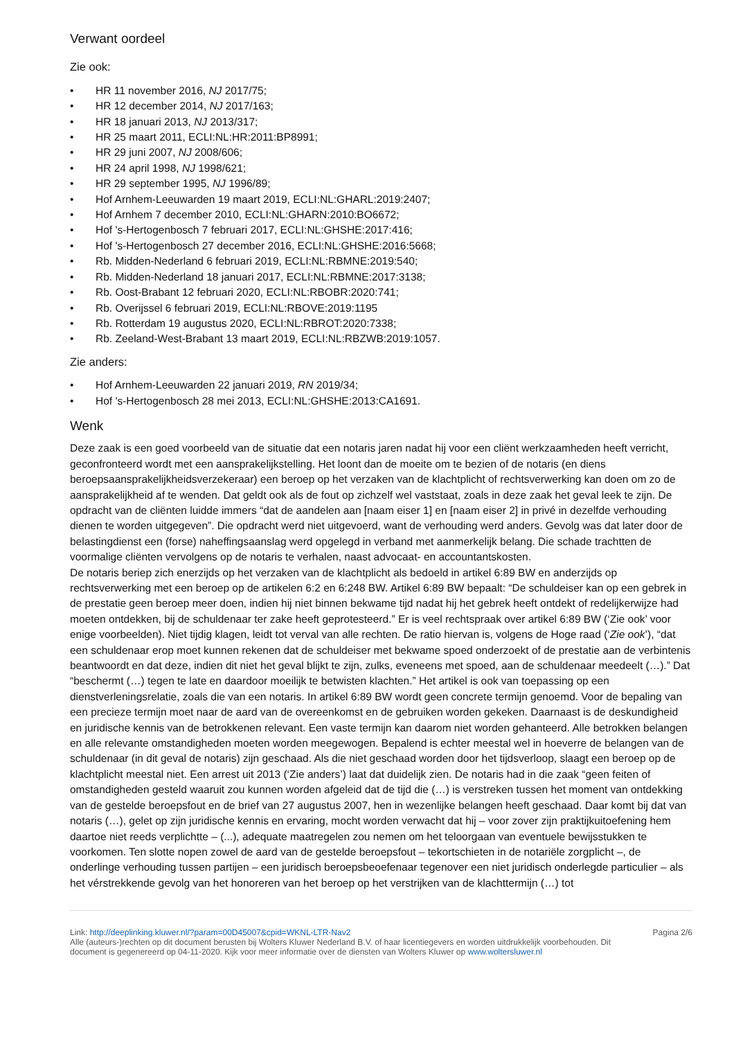Verwant oordeel
Zie ook:
• HR 11 november 2016, NJ 2017/75;
• HR 12 december 2014, NJ 2017/163;
• HR 18 januari 2013, NJ 2013/317;
• HR 25 maart 2011, ECLI:NL:HR:2011:BP8991;
• HR 29 juni 2007, NJ 2008/606;
• HR 24 april 1998, NJ 1998/621;
• HR 29 september 1995, NJ 1996/89;
• Hof Arnhem-Leeuwarden 19 maart 2019, ECLI:NL:GHARL:2019:2407;
• Hof Arnhem 7 december 2010, ECLI:NL:GHARN:2010:BO6672;
• Hof 's-Hertogenbosch 7 februari 2017, ECLI:NL:GHSHE:2017:416;
• Hof 's-Hertogenbosch 27 december 2016, ECLI:NL:GHSHE:2016:5668;
• Rb. Midden-Nederland 6 februari 2019, ECLI:NL:RBMNE:2019:540;
• Rb. Midden-Nederland 18 januari 2017, ECLI:NL:RBMNE:2017:3138;
• Rb. Oost-Brabant 12 februari 2020, ECLI:NL:RBOBR:2020:741;
• Rb. Overijssel 6 februari 2019, ECLI:NL:RBOVE:2019:1195
• Rb. Rotterdam 19 augustus 2020, ECLI:NL:RBROT:2020:7338;
• Rb. Zeeland-West-Brabant 13 maart 2019, ECLI:NL:RBZWB:2019:1057.
Zie anders:
• Hof Arnhem-Leeuwarden 22 januari 2019, RN 2019/34;
• Hof 's-Hertogenbosch 28 mei 2013, ECLI:NL:GHSHE:2013:CA1691.
Wenk
Deze zaak is een goed voorbeeld van de situatie dat een notaris jaren nadat hij voor een cliënt werkzaamheden heeft verricht, geconfronteerd wordt met een aansprakelijkstelling. Het loont dan de moeite om te bezien of de notaris (en diens beroepsaansprakelijkheidsverzekeraar) een beroep op het verzaken van de klachtplicht of rechtsverwerking kan doen om zo de aansprakelijkheid af te wenden. Dat geldt ook als de fout op zichzelf wel vaststaat, zoals in deze zaak het geval leek te zijn. De opdracht van de cliënten luidde immers “dat de aandelen aan [naam eiser 1] en [naam eiser 2] in privé in dezelfde verhouding dienen te worden uitgegeven”. Die opdracht werd niet uitgevoerd, want de verhouding werd anders. Gevolg was dat later door de belastingdienst een (forse) naheffingsaanslag werd opgelegd in verband met aanmerkelijk belang. Die schade trachtten de voormalige cliënten vervolgens op de notaris te verhalen, naast advocaat- en accountantskosten.
De notaris beriep zich enerzijds op het verzaken van de klachtplicht als bedoeld in artikel 6:89 BW en anderzijds op rechtsverwerking met een beroep op de artikelen 6:2 en 6:248 BW. Artikel 6:89 BW bepaalt: “De schuldeiser kan op een gebrek in de prestatie geen beroep meer doen, indien hij niet binnen bekwame tijd nadat hij het gebrek heeft ontdekt of redelijkerwijze had moeten ontdekken, bij de schuldenaar ter zake heeft geprotesteerd.” Er is veel rechtspraak over artikel 6:89 BW (‘Zie ook’ voor enige voorbeelden). Niet tijdig klagen, leidt tot verval van alle rechten. De ratio hiervan is, volgens de Hoge raad (‘Zie ook’), “dat een schuldenaar erop moet kunnen rekenen dat de schuldeiser met bekwame spoed onderzoekt of de prestatie aan de verbintenis beantwoordt en dat deze, indien dit niet het geval blijkt te zijn, zulks, eveneens met spoed, aan de schuldenaar meedeelt (…).” Dat “beschermt (…) tegen te late en daardoor moeilijk te betwisten klachten.” Het artikel is ook van toepassing op een dienstverleningsrelatie, zoals die van een notaris. In artikel 6:89 BW wordt geen concrete termijn genoemd. Voor de bepaling van een precieze termijn moet naar de aard van de overeenkomst en de gebruiken worden gekeken. Daarnaast is de deskundigheid en juridische kennis van de betrokkenen relevant. Een vaste termijn kan daarom niet worden gehanteerd. Alle betrokken belangen en alle relevante omstandigheden moeten worden meegewogen. Bepalend is echter meestal wel in hoeverre de belangen van de schuldenaar (in dit geval de notaris) zijn geschaad. Als die niet geschaad worden door het tijdsverloop, slaagt een beroep op de klachtplicht meestal niet. Een arrest uit 2013 (‘Zie anders’) laat dat duidelijk zien. De notaris had in die zaak “geen feiten of omstandigheden gesteld waaruit zou kunnen worden afgeleid dat de tijd die (…) is verstreken tussen het moment van ontdekking van de gestelde beroepsfout en de brief van 27 augustus 2007, hen in wezenlijke belangen heeft geschaad. Daar komt bij dat van notaris (…), gelet op zijn juridische kennis en ervaring, mocht worden verwacht dat hij – voor zover zijn praktijkuitoefening hem daartoe niet reeds verplichtte – (...), adequate maatregelen zou nemen om het teloorgaan van eventuele bewijsstukken te voorkomen. Ten slotte nopen zowel de aard van de gestelde beroepsfout – tekortschieten in de notariële zorgplicht –, de onderlinge verhouding tussen partijen – een juridisch beroepsbeoefenaar tegenover een niet juridisch onderlegde particulier – als het vérstrekkende gevolg van het honoreren van het beroep op het verstrijken van de klachttermijn (…) tot
Link: http://deeplinking.kluwer.nl/?param=00D45007&cpid=WKNL-LTR-Nav2 Pagina 2/6
Alle (auteurs-)rechten op dit document berusten bij Wolters Kluwer Nederland B.V. of haar licentiegevers en worden uitdrukkelijk voorbehouden. Dit document is gegenereerd op 04-11-2020. Kijk voor meer informatie over de diensten van Wolters Kluwer op www.woltersluwer.nl